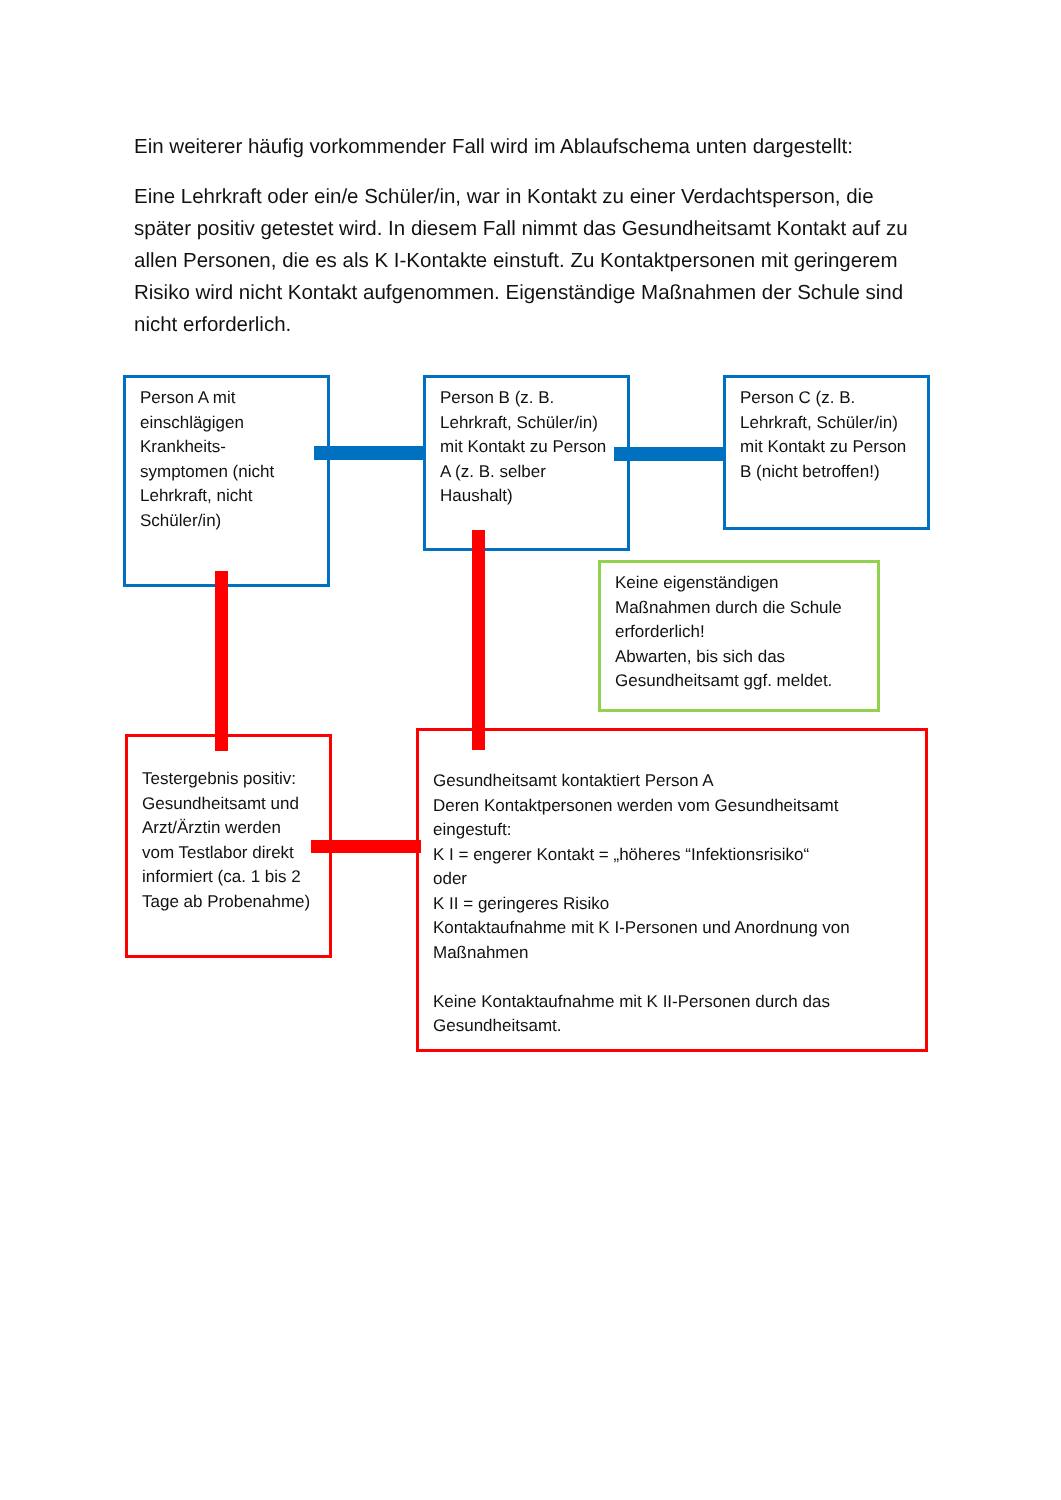Ein weiterer häufig vorkommender Fall wird im Ablaufschema unten dargestellt:
Eine Lehrkraft oder ein/e Schüler/in, war in Kontakt zu einer Verdachtsperson, die später positiv getestet wird. In diesem Fall nimmt das Gesundheitsamt Kontakt auf zu allen Personen, die es als K I-Kontakte einstuft. Zu Kontaktpersonen mit geringerem Risiko wird nicht Kontakt aufgenommen. Eigenständige Maßnahmen der Schule sind nicht erforderlich.
Person A mit einschlägigen Krankheits-symptomen (nicht Lehrkraft, nicht Schüler/in)
Person B (z. B. Lehrkraft, Schüler/in) mit Kontakt zu Person A (z. B. selber Haushalt)
Person C (z. B. Lehrkraft, Schüler/in) mit Kontakt zu Person B (nicht betroffen!)
Keine eigenständigen Maßnahmen durch die Schule erforderlich!
Abwarten, bis sich das Gesundheitsamt ggf. meldet.
Testergebnis positiv: Gesundheitsamt und Arzt/Ärztin werden vom Testlabor direkt informiert (ca. 1 bis 2 Tage ab Probenahme)
Gesundheitsamt kontaktiert Person A
Deren Kontaktpersonen werden vom Gesundheitsamt eingestuft:
K I = engerer Kontakt = „höheres “Infektionsrisiko“
oder
K II = geringeres Risiko
Kontaktaufnahme mit K I-Personen und Anordnung von Maßnahmen
Keine Kontaktaufnahme mit K II-Personen durch das Gesundheitsamt.